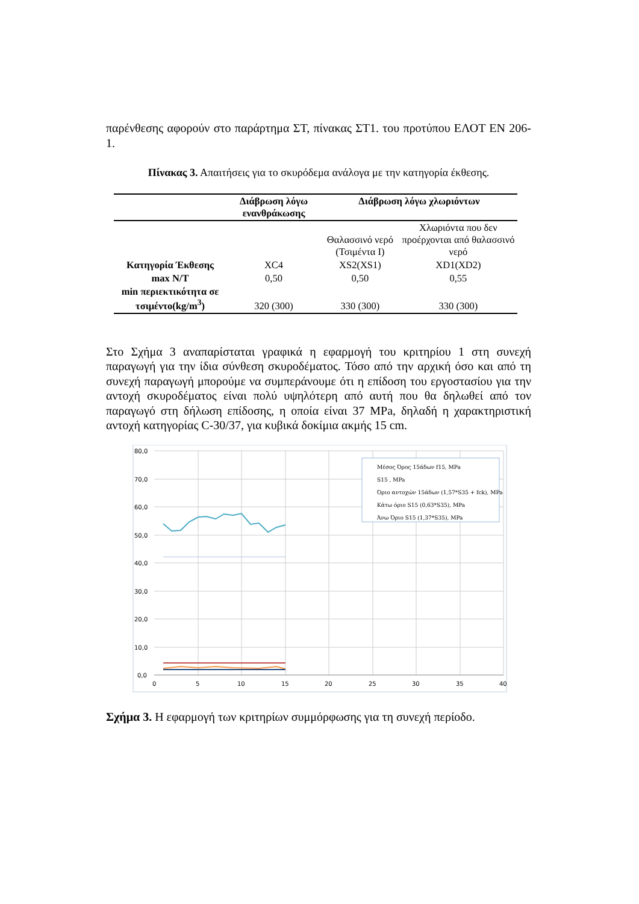παρένθεσης αφορούν στο παράρτημα ΣΤ, πίνακας ΣΤ1. του προτύπου ΕΛΟΤ ΕΝ 206-1.
Πίνακας 3. Απαιτήσεις για το σκυρόδεμα ανάλογα με την κατηγορία έκθεσης.
| | Διάβρωση λόγω ενανθράκωσης | Διάβρωση λόγω χλωριόντων | |
| --- | --- | --- | --- |
| | | Θαλασσινό νερό (Τσιμέντα Ι) | Χλωριόντα που δεν προέρχονται από θαλασσινό νερό |
| Κατηγορία Έκθεσης | XC4 | XS2(XS1) | XD1(XD2) |
| max N/T | 0,50 | 0,50 | 0,55 |
| min περιεκτικότητα σε τσιμέντο(kg/m<sup>3</sup>) | 320 (300) | 330 (300) | 330 (300) |
Στο Σχήμα 3 αναπαρίσταται γραφικά η εφαρμογή του κριτηρίου 1 στη συνεχή παραγωγή για την ίδια σύνθεση σκυροδέματος. Τόσο από την αρχική όσο και από τη συνεχή παραγωγή μπορούμε να συμπεράνουμε ότι η επίδοση του εργοστασίου για την αντοχή σκυροδέματος είναι πολύ υψηλότερη από αυτή που θα δηλωθεί από τον παραγωγό στη δήλωση επίδοσης, η οποία είναι 37 MPa, δηλαδή η χαρακτηριστική αντοχή κατηγορίας C-30/37, για κυβικά δοκίμια ακμής 15 cm.
80,0
70,0
60,0
50,0
40,0
30,0
20,0
10,0
0,0
0
5
10
15
20
25
30
35
40
Μέσος Όρος 15άδων f15, MPa
S15 , MPa
Όριο αντοχών 15άδων (1,57*S35 + fck), MPa
Κάτω όριο S15 (0,63*S35), MPa
Άνω Όριο S15 (1,37*S35), MPa
Σχήμα 3. Η εφαρμογή των κριτηρίων συμμόρφωσης για τη συνεχή περίοδο.